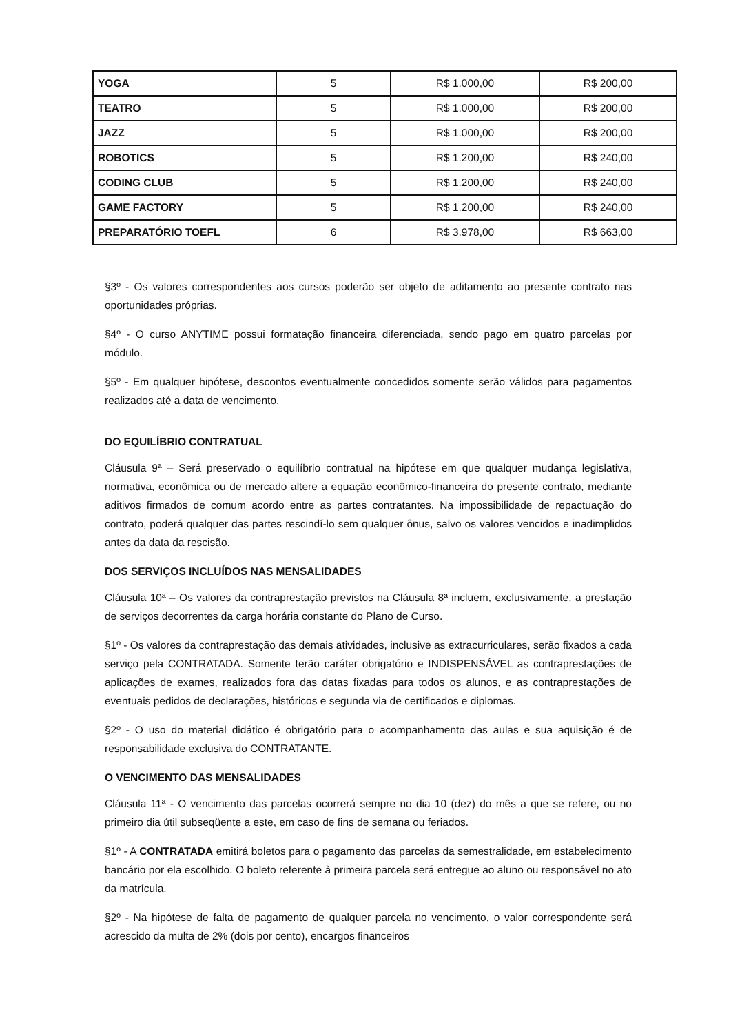| YOGA | 5 | R$ 1.000,00 | R$ 200,00 |
| TEATRO | 5 | R$ 1.000,00 | R$ 200,00 |
| JAZZ | 5 | R$ 1.000,00 | R$ 200,00 |
| ROBOTICS | 5 | R$ 1.200,00 | R$ 240,00 |
| CODING CLUB | 5 | R$ 1.200,00 | R$ 240,00 |
| GAME FACTORY | 5 | R$ 1.200,00 | R$ 240,00 |
| PREPARATÓRIO TOEFL | 6 | R$ 3.978,00 | R$ 663,00 |
§3º - Os valores correspondentes aos cursos poderão ser objeto de aditamento ao presente contrato nas oportunidades próprias.
§4º - O curso ANYTIME possui formatação financeira diferenciada, sendo pago em quatro parcelas por módulo.
§5º - Em qualquer hipótese, descontos eventualmente concedidos somente serão válidos para pagamentos realizados até a data de vencimento.
DO EQUILÍBRIO CONTRATUAL
Cláusula 9ª – Será preservado o equilíbrio contratual na hipótese em que qualquer mudança legislativa, normativa, econômica ou de mercado altere a equação econômico-financeira do presente contrato, mediante aditivos firmados de comum acordo entre as partes contratantes. Na impossibilidade de repactuação do contrato, poderá qualquer das partes rescindí-lo sem qualquer ônus, salvo os valores vencidos e inadimplidos antes da data da rescisão.
DOS SERVIÇOS INCLUÍDOS NAS MENSALIDADES
Cláusula 10ª – Os valores da contraprestação previstos na Cláusula 8ª incluem, exclusivamente, a prestação de serviços decorrentes da carga horária constante do Plano de Curso.
§1º - Os valores da contraprestação das demais atividades, inclusive as extracurriculares, serão fixados a cada serviço pela CONTRATADA. Somente terão caráter obrigatório e INDISPENSÁVEL as contraprestações de aplicações de exames, realizados fora das datas fixadas para todos os alunos, e as contraprestações de eventuais pedidos de declarações, históricos e segunda via de certificados e diplomas.
§2º - O uso do material didático é obrigatório para o acompanhamento das aulas e sua aquisição é de responsabilidade exclusiva do CONTRATANTE.
O VENCIMENTO DAS MENSALIDADES
Cláusula 11ª - O vencimento das parcelas ocorrerá sempre no dia 10 (dez) do mês a que se refere, ou no primeiro dia útil subseqüente a este, em caso de fins de semana ou feriados.
§1º - A CONTRATADA emitirá boletos para o pagamento das parcelas da semestralidade, em estabelecimento bancário por ela escolhido. O boleto referente à primeira parcela será entregue ao aluno ou responsável no ato da matrícula.
§2º - Na hipótese de falta de pagamento de qualquer parcela no vencimento, o valor correspondente será acrescido da multa de 2% (dois por cento), encargos financeiros